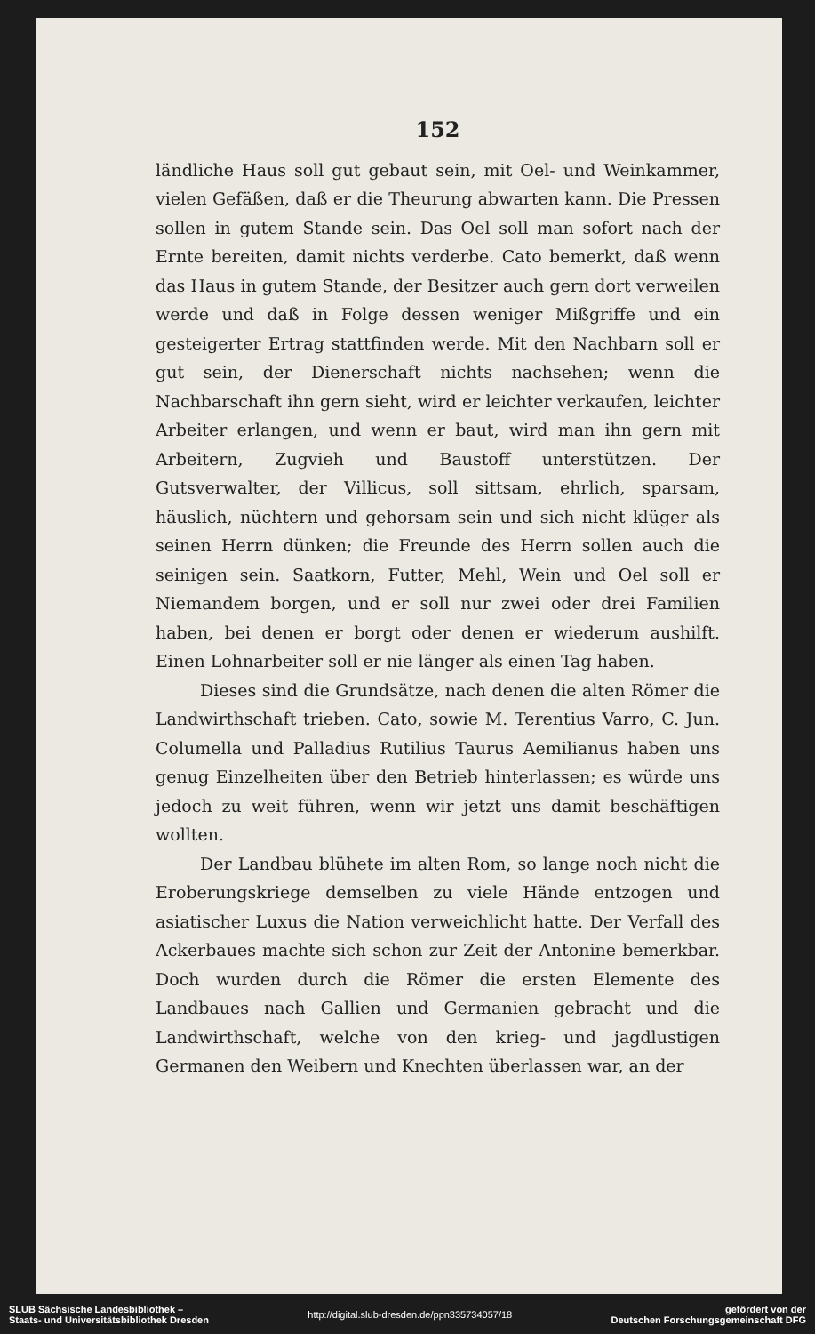152
ländliche Haus soll gut gebaut sein, mit Oel- und Weinkammer, vielen Gefäßen, daß er die Theurung abwarten kann. Die Pressen sollen in gutem Stande sein. Das Oel soll man sofort nach der Ernte bereiten, damit nichts verderbe. Cato bemerkt, daß wenn das Haus in gutem Stande, der Besitzer auch gern dort verweilen werde und daß in Folge dessen weniger Mißgriffe und ein gesteigerter Ertrag stattfinden werde. Mit den Nachbarn soll er gut sein, der Dienerschaft nichts nachsehen; wenn die Nachbarschaft ihn gern sieht, wird er leichter verkaufen, leichter Arbeiter erlangen, und wenn er baut, wird man ihn gern mit Arbeitern, Zugvieh und Baustoff unterstützen. Der Gutsverwalter, der Villicus, soll sittsam, ehrlich, sparsam, häuslich, nüchtern und gehorsam sein und sich nicht klüger als seinen Herrn dünken; die Freunde des Herrn sollen auch die seinigen sein. Saatkorn, Futter, Mehl, Wein und Oel soll er Niemandem borgen, und er soll nur zwei oder drei Familien haben, bei denen er borgt oder denen er wiederum aushilft. Einen Lohnarbeiter soll er nie länger als einen Tag haben.
Dieses sind die Grundsätze, nach denen die alten Römer die Landwirthschaft trieben. Cato, sowie M. Terentius Varro, C. Jun. Columella und Palladius Rutilius Taurus Aemilianus haben uns genug Einzelheiten über den Betrieb hinterlassen; es würde uns jedoch zu weit führen, wenn wir jetzt uns damit beschäftigen wollten.
Der Landbau blühete im alten Rom, so lange noch nicht die Eroberungskriege demselben zu viele Hände entzogen und asiatischer Luxus die Nation verweichlicht hatte. Der Verfall des Ackerbaues machte sich schon zur Zeit der Antonine bemerkbar. Doch wurden durch die Römer die ersten Elemente des Landbaues nach Gallien und Germanien gebracht und die Landwirthschaft, welche von den krieg- und jagdlustigen Germanen den Weibern und Knechten überlassen war, an der
SLUB Sächsische Landesbibliothek –
Staats- und Universitätsbibliothek Dresden
http://digital.slub-dresden.de/ppn335734057/18
gefördert von der
Deutschen Forschungsgemeinschaft DFG